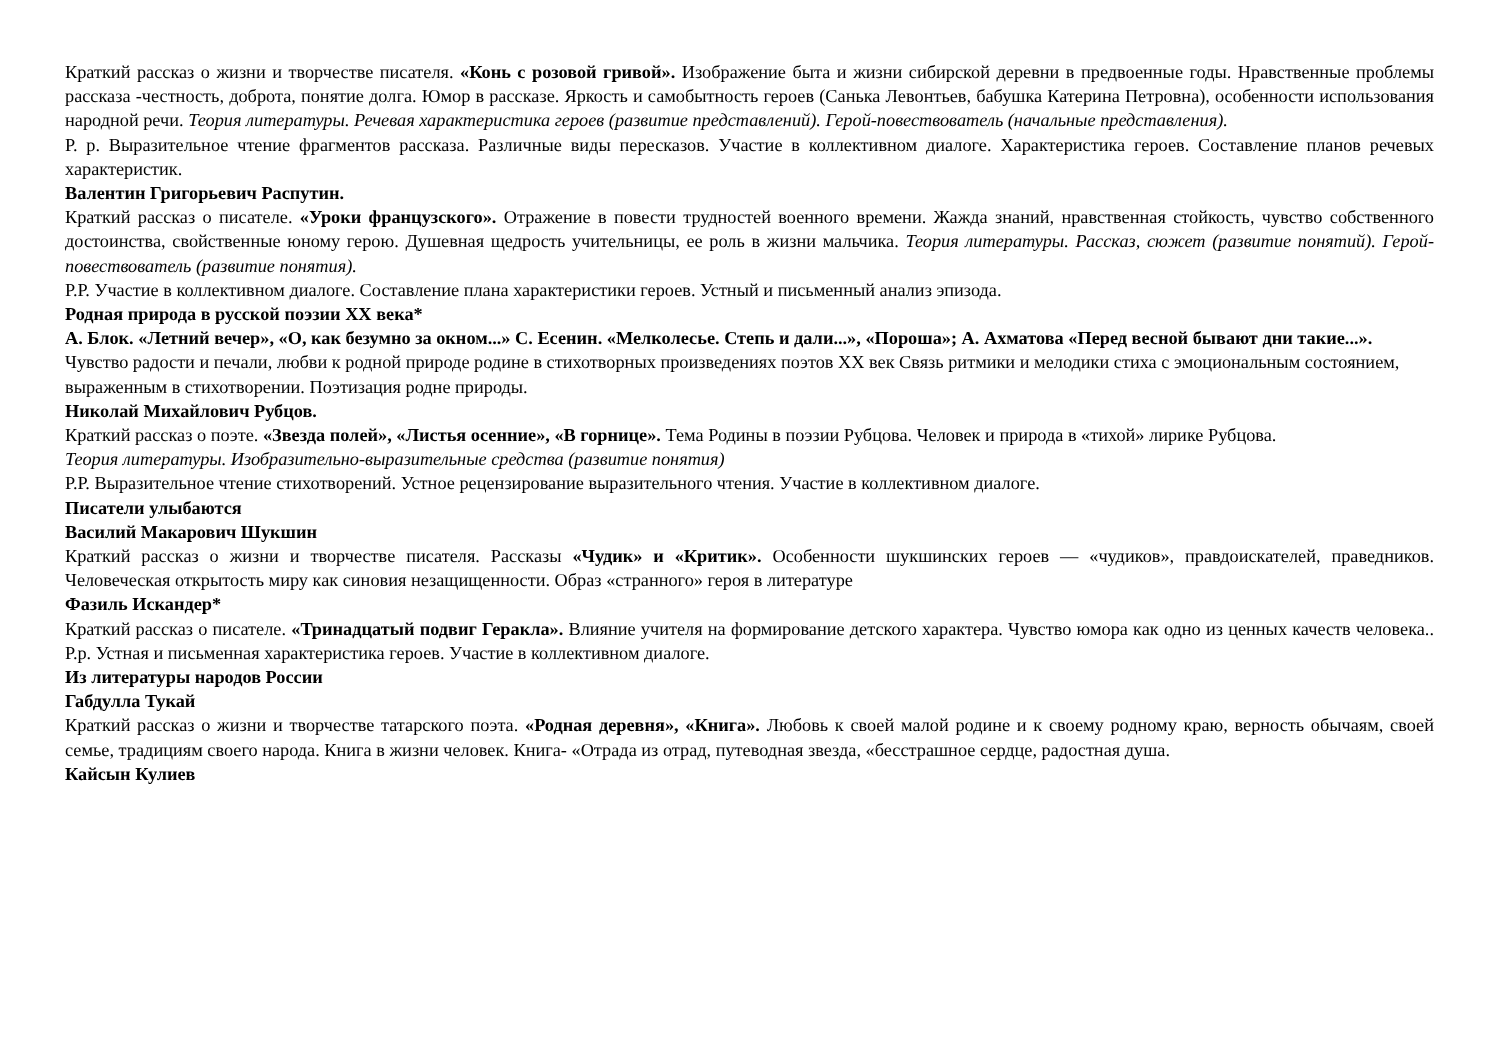Краткий рассказ о жизни и творчестве писателя. «Конь с розовой гривой». Изображение быта и жизни сибирской деревни в предвоенные годы. Нравственные проблемы рассказа -честность, доброта, понятие долга. Юмор в рассказе. Яркость и самобытность героев (Санька Левонтьев, бабушка Катерина Петровна), особенности использования народной речи. Теория литературы. Речевая характеристика героев (развитие представлений). Герой-повествователь (начальные представления).
Р. р. Выразительное чтение фрагментов рассказа. Различные виды пересказов. Участие в коллективном диалоге. Характеристика героев. Составление планов речевых характеристик.
Валентин Григорьевич Распутин.
Краткий рассказ о писателе. «Уроки французского». Отражение в повести трудностей военного времени. Жажда знаний, нравственная стойкость, чувство собственного достоинства, свойственные юному герою. Душевная щедрость учительницы, ее роль в жизни мальчика. Теория литературы. Рассказ, сюжет (развитие понятий). Герой-повествователь (развитие понятия).
Р.Р. Участие в коллективном диалоге. Составление плана характеристики героев. Устный и письменный анализ эпизода.
Родная природа в русской поэзии XX века*
А. Блок. «Летний вечер», «О, как безумно за окном...» С. Есенин. «Мелколесье. Степь и дали...», «Пороша»; А. Ахматова «Перед весной бывают дни такие...».
Чувство радости и печали, любви к родной природе родине в стихотворных произведениях поэтов XX век Связь ритмики и мелодики стиха с эмоциональным состоянием,
выраженным в стихотворении. Поэтизация родне природы.
Николай Михайлович Рубцов.
Краткий рассказ о поэте. «Звезда полей», «Листья осенние», «В горнице». Тема Родины в поэзии Рубцова. Человек и природа в «тихой» лирике Рубцова.
Теория литературы. Изобразительно-выразительные средства (развитие понятия)
Р.Р. Выразительное чтение стихотворений. Устное рецензирование выразительного чтения. Участие в коллективном диалоге.
Писатели улыбаются
Василий Макарович Шукшин
Краткий рассказ о жизни и творчестве писателя. Рассказы «Чудик» и «Критик». Особенности шукшинских героев — «чудиков», правдоискателей, праведников. Человеческая открытость миру как синовия незащищенности. Образ «странного» героя в литературе
Фазиль Искандер*
Краткий рассказ о писателе. «Тринадцатый подвиг Геракла». Влияние учителя на формирование детского характера. Чувство юмора как одно из ценных качеств человека.. Р.р. Устная и письменная характеристика героев. Участие в коллективном диалоге.
Из литературы народов России
Габдулла Тукай
Краткий рассказ о жизни и творчестве татарского поэта. «Родная деревня», «Книга». Любовь к своей малой родине и к своему родному краю, верность обычаям, своей семье, традициям своего народа. Книга в жизни человек. Книга- «Отрада из отрад, путеводная звезда, «бесстрашное сердце, радостная душа.
Кайсын Кулиев